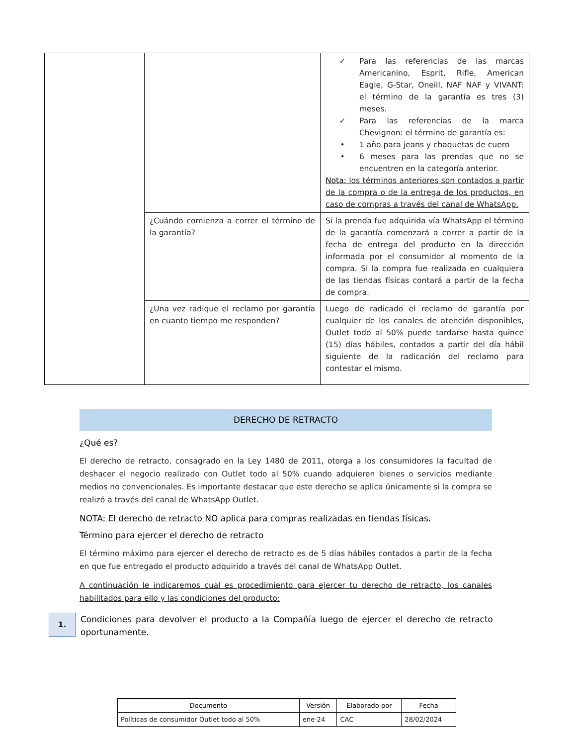| | | ✓ Para las referencias de las marcas Americanino, Esprit, Rifle, American Eagle, G-Star, Oneill, NAF NAF y VIVANT: el término de la garantía es tres (3) meses. ✓ Para las referencias de la marca Chevignon: el término de garantía es: • 1 año para jeans y chaquetas de cuero • 6 meses para las prendas que no se encuentren en la categoría anterior. Nota: los términos anteriores son contados a partir de la compra o de la entrega de los productos, en caso de compras a través del canal de WhatsApp. |
| | ¿Cuándo comienza a correr el término de la garantía? | Si la prenda fue adquirida vía WhatsApp el término de la garantía comenzará a correr a partir de la fecha de entrega del producto en la dirección informada por el consumidor al momento de la compra. Si la compra fue realizada en cualquiera de las tiendas físicas contará a partir de la fecha de compra. |
| | ¿Una vez radique el reclamo por garantía en cuanto tiempo me responden? | Luego de radicado el reclamo de garantía por cualquier de los canales de atención disponibles, Outlet todo al 50% puede tardarse hasta quince (15) días hábiles, contados a partir del día hábil siguiente de la radicación del reclamo para contestar el mismo. |
DERECHO DE RETRACTO
¿Qué es?
El derecho de retracto, consagrado en la Ley 1480 de 2011, otorga a los consumidores la facultad de deshacer el negocio realizado con Outlet todo al 50% cuando adquieren bienes o servicios mediante medios no convencionales. Es importante destacar que este derecho se aplica únicamente si la compra se realizó a través del canal de WhatsApp Outlet.
NOTA: El derecho de retracto NO aplica para compras realizadas en tiendas físicas.
Término para ejercer el derecho de retracto
El término máximo para ejercer el derecho de retracto es de 5 días hábiles contados a partir de la fecha en que fue entregado el producto adquirido a través del canal de WhatsApp Outlet.
A continuación le indicaremos cual es procedimiento para ejercer tu derecho de retracto, los canales habilitados para ello y las condiciones del producto:
1.
Condiciones para devolver el producto a la Compañía luego de ejercer el derecho de retracto oportunamente.
| Documento | Versión | Elaborado por | Fecha |
| --- | --- | --- | --- |
| Políticas de consumidor Outlet todo al 50% | ene-24 | CAC | 28/02/2024 |